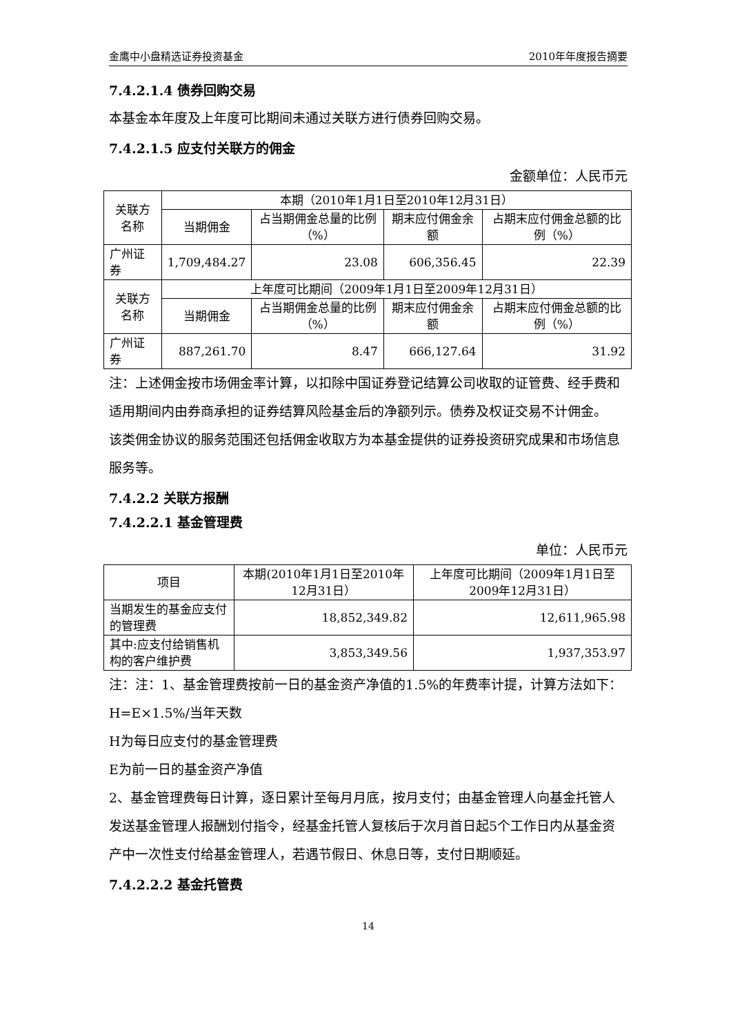金鹰中小盘精选证券投资基金 2010年年度报告摘要
7.4.2.1.4 债券回购交易
本基金本年度及上年度可比期间未通过关联方进行债券回购交易。
7.4.2.1.5 应支付关联方的佣金
金额单位：人民币元
| 关联方名称 | 本期（2010年1月1日至2010年12月31日） | | | |
| --- | --- | --- | --- | --- |
| | 当期佣金 | 占当期佣金总量的比例（%） | 期末应付佣金余额 | 占期末应付佣金总额的比例（%） |
| 广州证券 | 1,709,484.27 | 23.08 | 606,356.45 | 22.39 |
| 关联方名称 | 上年度可比期间（2009年1月1日至2009年12月31日） | | | |
| | 当期佣金 | 占当期佣金总量的比例（%） | 期末应付佣金余额 | 占期末应付佣金总额的比例（%） |
| 广州证券 | 887,261.70 | 8.47 | 666,127.64 | 31.92 |
注：上述佣金按市场佣金率计算，以扣除中国证券登记结算公司收取的证管费、经手费和适用期间内由券商承担的证券结算风险基金后的净额列示。债券及权证交易不计佣金。
该类佣金协议的服务范围还包括佣金收取方为本基金提供的证券投资研究成果和市场信息服务等。
7.4.2.2 关联方报酬
7.4.2.2.1 基金管理费
单位：人民币元
| 项目 | 本期(2010年1月1日至2010年12月31日） | 上年度可比期间（2009年1月1日至2009年12月31日） |
| --- | --- | --- |
| 当期发生的基金应支付的管理费 | 18,852,349.82 | 12,611,965.98 |
| 其中:应支付给销售机构的客户维护费 | 3,853,349.56 | 1,937,353.97 |
注：注：1、基金管理费按前一日的基金资产净值的1.5%的年费率计提，计算方法如下：
H=E×1.5%/当年天数
H为每日应支付的基金管理费
E为前一日的基金资产净值
2、基金管理费每日计算，逐日累计至每月月底，按月支付；由基金管理人向基金托管人发送基金管理人报酬划付指令，经基金托管人复核后于次月首日起5个工作日内从基金资产中一次性支付给基金管理人，若遇节假日、休息日等，支付日期顺延。
7.4.2.2.2 基金托管费
14